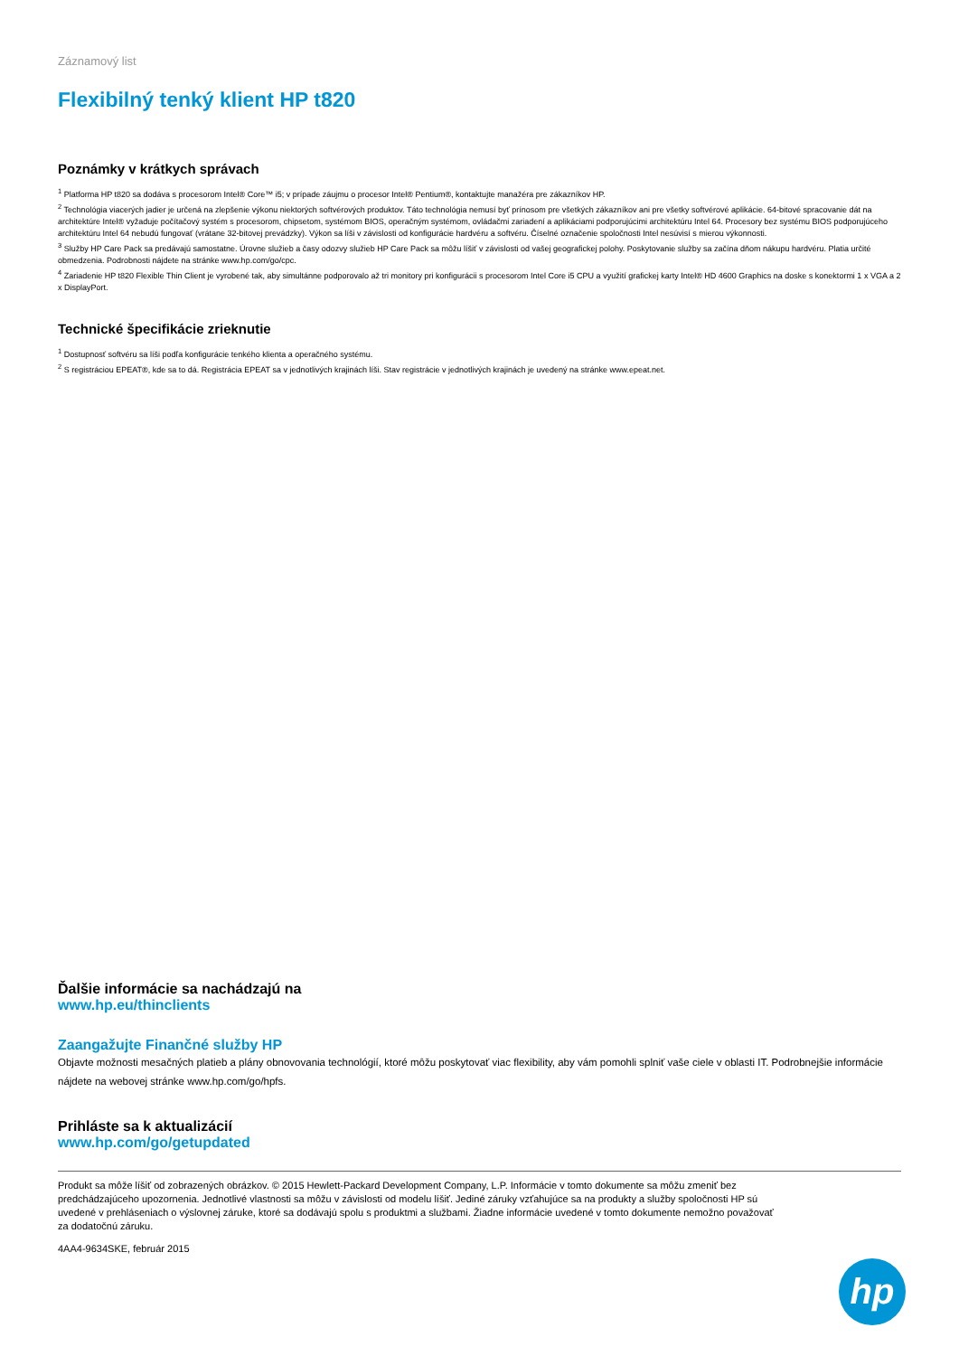Záznamový list
Flexibilný tenký klient HP t820
Poznámky v krátkych správach
<sup>1</sup> Platforma HP t820 sa dodáva s procesorom Intel® Core™ i5; v prípade záujmu o procesor Intel® Pentium®, kontaktujte manažéra pre zákazníkov HP.
<sup>2</sup> Technológia viacerých jadier je určená na zlepšenie výkonu niektorých softvérových produktov. Táto technológia nemusí byť prínosom pre všetkých zákazníkov ani pre všetky softvérové aplikácie. 64-bitové spracovanie dát na architektúre Intel® vyžaduje počítačový systém s procesorom, chipsetom, systémom BIOS, operačným systémom, ovládačmi zariadení a aplikáciami podporujúcimi architektúru Intel 64. Procesory bez systému BIOS podporujúceho architektúru Intel 64 nebudú fungovať (vrátane 32-bitovej prevádzky). Výkon sa líši v závislosti od konfigurácie hardvéru a softvéru. Číselné označenie spoločnosti Intel nesúvisí s mierou výkonnosti.
<sup>3</sup> Služby HP Care Pack sa predávajú samostatne. Úrovne služieb a časy odozvy služieb HP Care Pack sa môžu líšiť v závislosti od vašej geografickej polohy. Poskytovanie služby sa začína dňom nákupu hardvéru. Platia určité obmedzenia. Podrobnosti nájdete na stránke www.hp.com/go/cpc.
<sup>4</sup> Zariadenie HP t820 Flexible Thin Client je vyrobené tak, aby simultánne podporovalo až tri monitory pri konfigurácii s procesorom Intel Core i5 CPU a využití grafickej karty Intel® HD 4600 Graphics na doske s konektormi 1 x VGA a 2 x DisplayPort.
Technické špecifikácie zrieknutie
<sup>1</sup> Dostupnosť softvéru sa líši podľa konfigurácie tenkého klienta a operačného systému.
<sup>2</sup> S registráciou EPEAT®, kde sa to dá. Registrácia EPEAT sa v jednotlivých krajinách líši. Stav registrácie v jednotlivých krajinách je uvedený na stránke www.epeat.net.
Ďalšie informácie sa nachádzajú na
www.hp.eu/thinclients
Zaangažujte Finančné služby HP
Objavte možnosti mesačných platieb a plány obnovovania technológií, ktoré môžu poskytovať viac flexibility, aby vám pomohli splniť vaše ciele v oblasti IT. Podrobnejšie informácie nájdete na webovej stránke www.hp.com/go/hpfs.
Prihláste sa k aktualizácií
www.hp.com/go/getupdated
Produkt sa môže líšiť od zobrazených obrázkov. © 2015 Hewlett-Packard Development Company, L.P. Informácie v tomto dokumente sa môžu zmeniť bez predchádzajúceho upozornenia. Jednotlivé vlastnosti sa môžu v závislosti od modelu líšiť. Jediné záruky vzťahujúce sa na produkty a služby spoločnosti HP sú uvedené v prehláseniach o výslovnej záruke, ktoré sa dodávajú spolu s produktmi a službami. Žiadne informácie uvedené v tomto dokumente nemožno považovať za dodatočnú záruku.
4AA4-9634SKE, február 2015
hp